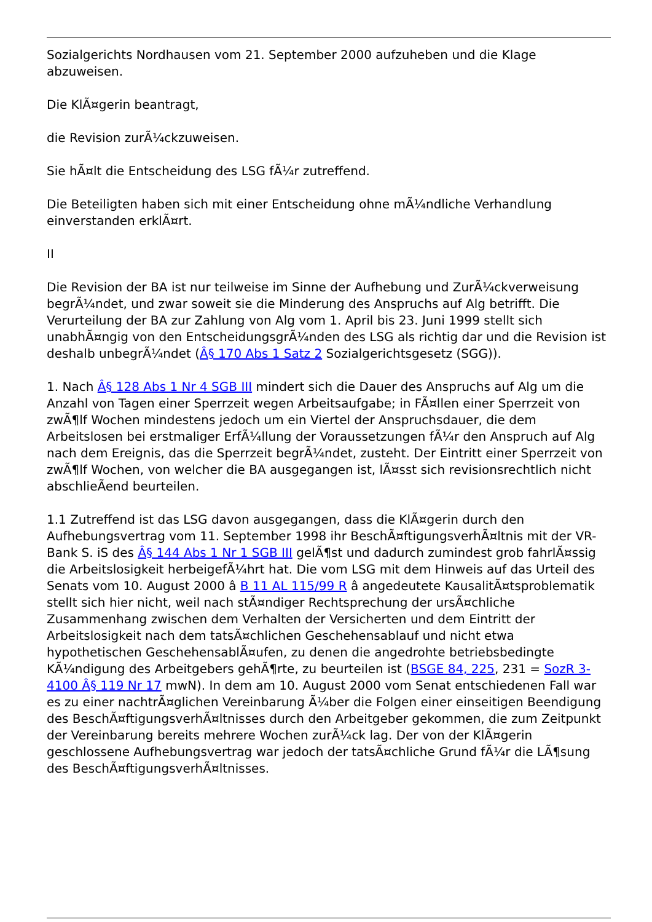Sozialgerichts Nordhausen vom 21. September 2000 aufzuheben und die Klage abzuweisen.
Die KlÃ¤gerin beantragt,
die Revision zurÃ¼ckzuweisen.
Sie hÃ¤lt die Entscheidung des LSG fÃ¼r zutreffend.
Die Beteiligten haben sich mit einer Entscheidung ohne mÃ¼ndliche Verhandlung einverstanden erklÃ¤rt.
II
Die Revision der BA ist nur teilweise im Sinne der Aufhebung und ZurÃ¼ckverweisung begrÃ¼ndet, und zwar soweit sie die Minderung des Anspruchs auf Alg betrifft. Die Verurteilung der BA zur Zahlung von Alg vom 1. April bis 23. Juni 1999 stellt sich unabhÃ¤ngig von den EntscheidungsgrÃ¼nden des LSG als richtig dar und die Revision ist deshalb unbegrÃ¼ndet (Â§ 170 Abs 1 Satz 2 Sozialgerichtsgesetz (SGG)).
1. Nach Â§ 128 Abs 1 Nr 4 SGB III mindert sich die Dauer des Anspruchs auf Alg um die Anzahl von Tagen einer Sperrzeit wegen Arbeitsaufgabe; in FÃ¤llen einer Sperrzeit von zwÃ¶lf Wochen mindestens jedoch um ein Viertel der Anspruchsdauer, die dem Arbeitslosen bei erstmaliger ErfÃ¼llung der Voraussetzungen fÃ¼r den Anspruch auf Alg nach dem Ereignis, das die Sperrzeit begrÃ¼ndet, zusteht. Der Eintritt einer Sperrzeit von zwÃ¶lf Wochen, von welcher die BA ausgegangen ist, lÃ¤sst sich revisionsrechtlich nicht abschlieÃend beurteilen.
1.1 Zutreffend ist das LSG davon ausgegangen, dass die KlÃ¤gerin durch den Aufhebungsvertrag vom 11. September 1998 ihr BeschÃ¤ftigungsverhÃ¤ltnis mit der VR-Bank S. iS des Â§ 144 Abs 1 Nr 1 SGB III gelÃ¶st und dadurch zumindest grob fahrlÃ¤ssig die Arbeitslosigkeit herbeigefÃ¼hrt hat. Die vom LSG mit dem Hinweis auf das Urteil des Senats vom 10. August 2000 â B 11 AL 115/99 R â angedeutete KausalitÃ¤tsproblematik stellt sich hier nicht, weil nach stÃ¤ndiger Rechtsprechung der ursÃ¤chliche Zusammenhang zwischen dem Verhalten der Versicherten und dem Eintritt der Arbeitslosigkeit nach dem tatsÃ¤chlichen Geschehensablauf und nicht etwa hypothetischen GeschehensablÃ¤ufen, zu denen die angedrohte betriebsbedingte KÃ¼ndigung des Arbeitgebers gehÃ¶rte, zu beurteilen ist (BSGE 84, 225, 231 = SozR 3-4100 Â§ 119 Nr 17 mwN). In dem am 10. August 2000 vom Senat entschiedenen Fall war es zu einer nachtrÃ¤glichen Vereinbarung Ã¼ber die Folgen einer einseitigen Beendigung des BeschÃ¤ftigungsverhÃ¤ltnisses durch den Arbeitgeber gekommen, die zum Zeitpunkt der Vereinbarung bereits mehrere Wochen zurÃ¼ck lag. Der von der KlÃ¤gerin geschlossene Aufhebungsvertrag war jedoch der tatsÃ¤chliche Grund fÃ¼r die LÃ¶sung des BeschÃ¤ftigungsverhÃ¤ltnisses.